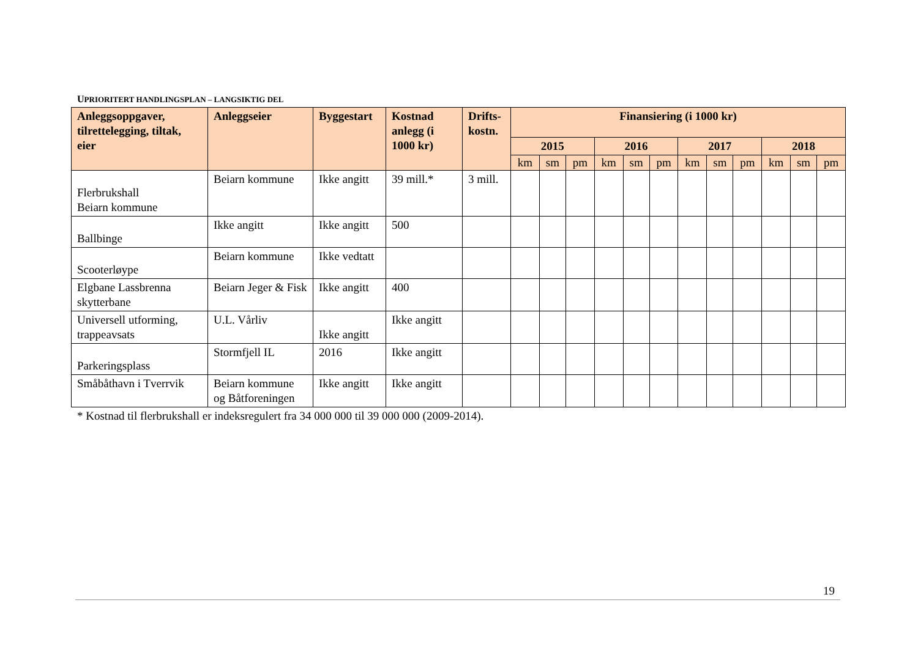UPRIORITERT HANDLINGSPLAN – LANGSIKTIG DEL
| Anleggsoppgaver, tilrettelegging, tiltak, eier | Anleggseier | Byggestart | Kostnad anlegg (i 1000 kr) | Drifts-kostn. | Finansiering (i 1000 kr) | | | | | | | | | | | |
| --- | --- | --- | --- | --- | --- | --- | --- | --- | --- | --- | --- | --- | --- | --- | --- | --- |
| | | | | | 2015 | | | 2016 | | | 2017 | | | 2018 | | |
| | | | | | km | sm | pm | km | sm | pm | km | sm | pm | km | sm | pm |
| Flerbrukshall Beiarn kommune | Beiarn kommune | Ikke angitt | 39 mill.* | 3 mill. | | | | | | | | | | | | |
| Ballbinge | Ikke angitt | Ikke angitt | 500 | | | | | | | | | | | | | |
| Scooterløype | Beiarn kommune | Ikke vedtatt | | | | | | | | | | | | | | |
| Elgbane Lassbrenna skytterbane | Beiarn Jeger & Fisk | Ikke angitt | 400 | | | | | | | | | | | | | |
| Universell utforming, trappeavsats | U.L. Vårliv | Ikke angitt | Ikke angitt | | | | | | | | | | | | | |
| Parkeringsplass | Stormfjell IL | 2016 | Ikke angitt | | | | | | | | | | | | | |
| Småbåthavn i Tverrvik | Beiarn kommune og Båtforeningen | Ikke angitt | Ikke angitt | | | | | | | | | | | | | |
* Kostnad til flerbrukshall er indeksregulert fra 34 000 000 til 39 000 000 (2009-2014).
19